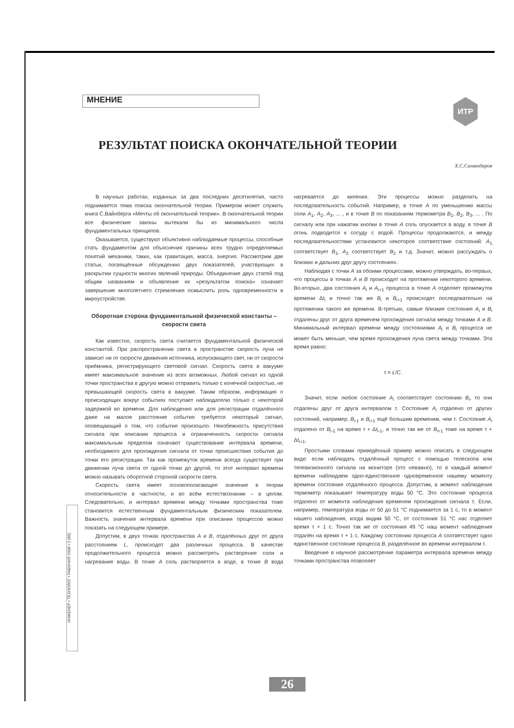МНЕНИЕ ИТР
РЕЗУЛЬТАТ ПОИСКА ОКОНЧАТЕЛЬНОЙ ТЕОРИИ
Х.С.Самандаров
В научных работах, изданных за два последних десятилетия, часто поднимается тема поиска окончательной теории. Примером может служить книга С.Вайнберга «Мечты об окончательной теории». В окончательной теории все физические законы вытекали бы из минимального числа фундаментальных принципов.
Оказывается, существуют объективно наблюдаемые процессы, способные стать фундаментом для объяснения причины всех трудно определяемых понятий механики, таких, как гравитация, масса, энергия. Рассмотрим две статьи, посвящённые обсуждению двух показателей, участвующих в раскрытии сущности многих явлений природы. Объединение двух статей под общим названием и объявление их «результатом поиска» означает завершение многолетнего стремления осмыслить роль одновременности в мироустройстве.
Оборотная сторона фундаментальной физической константы – скорости света
Как известно, скорость света считается фундаментальной физической константой. При распространении света в пространстве скорость луча не зависит ни от скорости движения источника, испускающего свет, ни от скорости приёмника, регистрирующего световой сигнал. Скорость света в вакууме имеет максимальное значение из всех возможных. Любой сигнал из одной точки пространства в другую можно отправить только с конечной скоростью, не превышающей скорость света в вакууме. Таким образом, информация о происходящих вокруг событиях поступает наблюдателю только с некоторой задержкой во времени. Для наблюдения или для регистрации отдалённого даже на малое расстояние события требуется некоторый сигнал, оповещающий о том, что событие произошло. Неизбежность присутствия сигнала при описании процесса и ограниченность скорости сигнала максимальным пределом означают существование интервала времени, необходимого для прохождения сигнала от точки происшествия события до точки его регистрации. Так как промежуток времени всегда существует при движении луча света от одной точки до другой, то этот интервал времени можно называть оборотной стороной скорости света.
Скорость света имеет основополагающее значение в теории относительности в частности, и во всём естествознании – в целом. Следовательно, и интервал времени между точками пространства тоже становится естественным фундаментальным физическим показателем. Важность значения интервала времени при описании процессов можно показать на следующем примере.
Допустим, в двух точках пространства A и B, отдалённых друг от друга расстоянием L, происходят два различных процесса. В качестве продолжительного процесса можно рассмотреть растворение соли и нагревание воды. В точке A соль растворяется в воде, в точке B вода нагревается до кипения. Эти процессы можно разделить на последовательность событий. Например, в точке A по уменьшению массы соли A<sub>1</sub>, A<sub>2</sub>, A<sub>3</sub>, ... , и в точке B по показаниям термометра B<sub>1</sub>, B<sub>2</sub>, B<sub>3</sub>, ... . По сигналу или при нажатии кнопки в точке A соль опускается в воду, в точке B огонь подводится к сосуду с водой. Процессы продолжаются, и между последовательностями установится некоторое соответствие состояний: A<sub>1</sub> соответствует B<sub>1</sub>, A<sub>2</sub> соответствует B<sub>2</sub> и т.д. Значит, можно рассуждать о близких и дальних друг другу состояниях.
Наблюдая с точки A за обоими процессами, можно утверждать, во-первых, что процессы в точках A и B происходят на протяжении некоторого времени. Во-вторых, два состояния A<sub>i</sub> и A<sub>i+1</sub> процесса в точке A отделяет промежуток времени Δt<sub>i</sub> и точно так же B<sub>i</sub> и B<sub>i+1</sub> происходят последовательно на протяжении такого же времени. В-третьих, самые близкие состояния A<sub>i</sub> и B<sub>i</sub> отдалены друг от друга временем прохождения сигнала между точками A и B. Минимальный интервал времени между состояниями A<sub>i</sub> и B<sub>i</sub> процесса не может быть меньше, чем время прохождения луча света между точками. Эта время равно:
τ = L/C.
Значит, если любое состояние A<sub>i</sub> соответствует состоянию B<sub>i</sub>, то они отдалены друг от друга интервалом τ. Состояние A<sub>i</sub> отдалено от других состояний, например, B<sub>i-1</sub> и B<sub>i+1</sub> ещё большим временим, чем τ. Состояние A<sub>i</sub> отдалено от B<sub>i-1</sub> на время τ + Δt<sub>i-1</sub>, и точно так же от B<sub>i+1</sub> тоже на время τ + Δt<sub>i+1</sub>.
Простыми словами приведённый пример можно описать в следующем виде: если наблюдать отдалённый процесс с помощью телескопа или телевизионного сигнала на мониторе (это неважно), то в каждый момент времени наблюдаем одно-единственное одновременное нашему моменту времени состояние отдалённого процесса. Допустим, в момент наблюдения термометр показывает температуру воды 50 °С. Это состояние процесса отдалено от момента наблюдения временем прохождения сигнала τ. Если, например, температура воды от 50 до 51 °С поднимается за 1 с, то в момент нашего наблюдения, когда видим 50 °С, от состояния 51 °С нас отделяет время τ + 1 с. Точно так же от состояния 49 °С наш момент наблюдения отдалён на время τ + 1 с. Каждому состоянию процесса A соответствует одно единственное состояние процесса B, разделённое во времени интервалом τ.
Введение в научное рассмотрение параметра интервала времени между точками пространства позволяет
ИНЖЕНЕР • ТЕХНОЛОГ • РАБОЧИЙ 2008 • 2 (86)
26